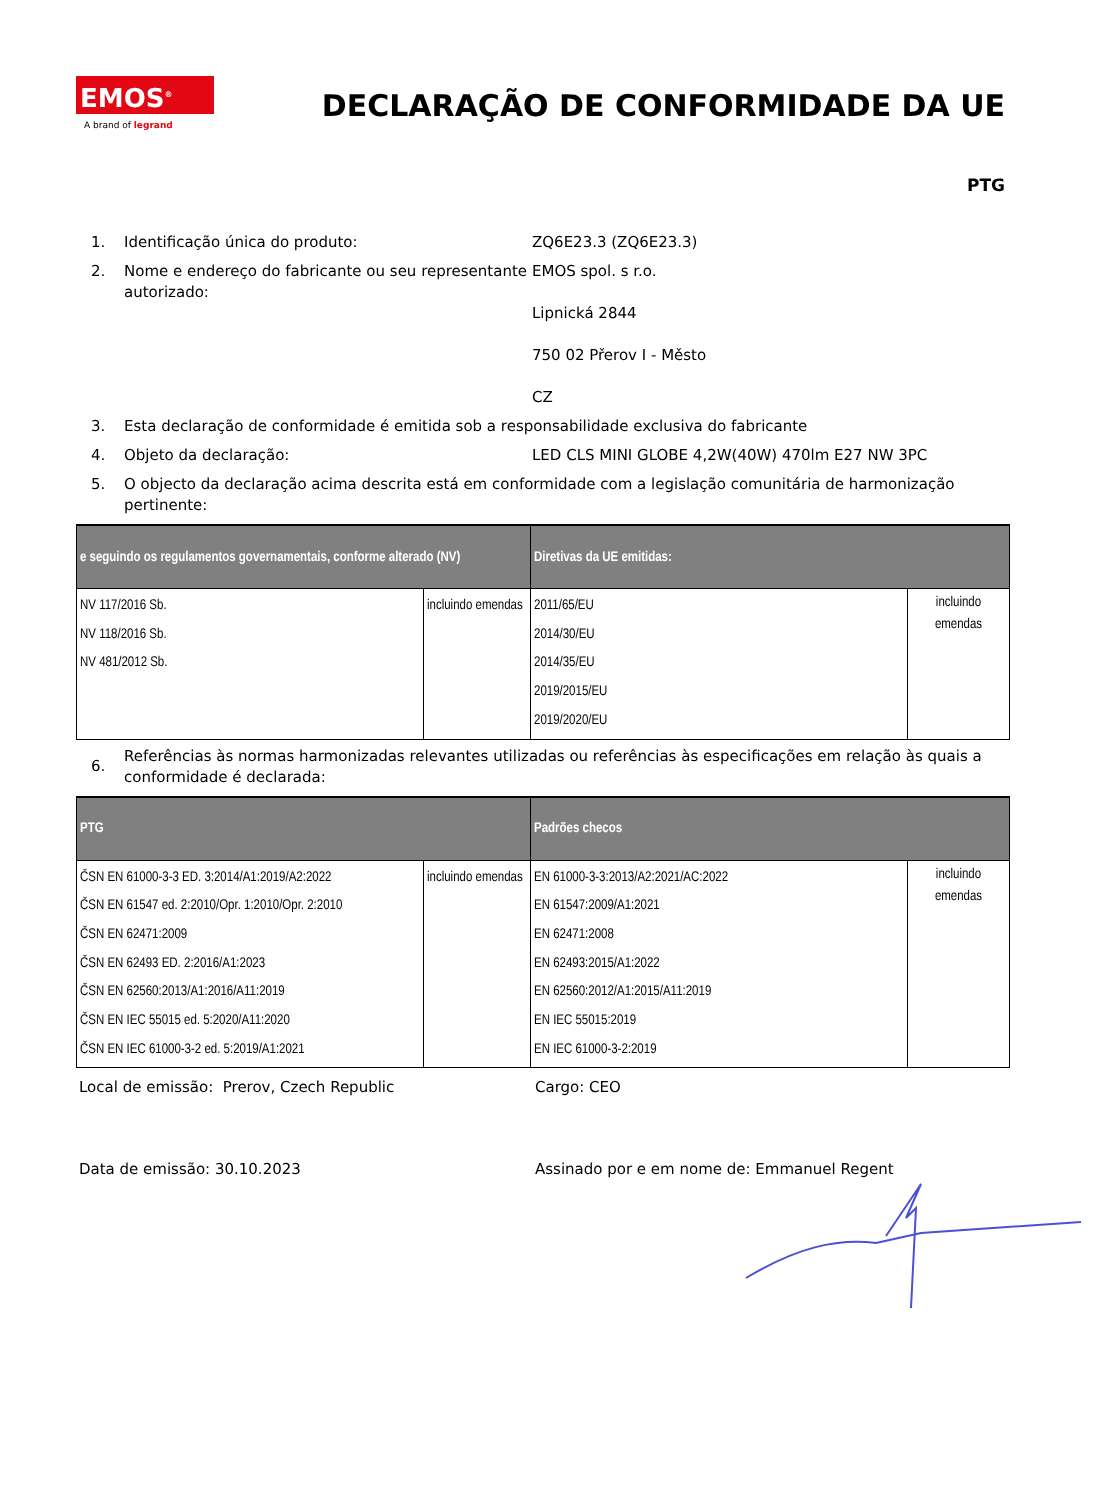EMOS<sup>®</sup>
A brand of legrand
DECLARAÇÃO DE CONFORMIDADE DA UE
PTG
1. Identificação única do produto: ZQ6E23.3 (ZQ6E23.3)
2. Nome e endereço do fabricante ou seu representante autorizado: EMOS spol. s r.o.
Lipnická 2844
750 02 Přerov I - Město
CZ
3. Esta declaração de conformidade é emitida sob a responsabilidade exclusiva do fabricante
4. Objeto da declaração: LED CLS MINI GLOBE 4,2W(40W) 470lm E27 NW 3PC
5. O objecto da declaração acima descrita está em conformidade com a legislação comunitária de harmonização pertinente:
| e seguindo os regulamentos governamentais, conforme alterado (NV) | | Diretivas da UE emitidas: | |
| --- | --- | --- | --- |
| NV 117/2016 Sb. NV 118/2016 Sb. NV 481/2012 Sb. | incluindo emendas | 2011/65/EU 2014/30/EU 2014/35/EU 2019/2015/EU 2019/2020/EU | incluindo emendas |
6. Referências às normas harmonizadas relevantes utilizadas ou referências às especificações em relação às quais a conformidade é declarada:
| PTG | | Padrões checos | |
| --- | --- | --- | --- |
| ČSN EN 61000-3-3 ED. 3:2014/A1:2019/A2:2022 ČSN EN 61547 ed. 2:2010/Opr. 1:2010/Opr. 2:2010 ČSN EN 62471:2009 ČSN EN 62493 ED. 2:2016/A1:2023 ČSN EN 62560:2013/A1:2016/A11:2019 ČSN EN IEC 55015 ed. 5:2020/A11:2020 ČSN EN IEC 61000-3-2 ed. 5:2019/A1:2021 | incluindo emendas | EN 61000-3-3:2013/A2:2021/AC:2022 EN 61547:2009/A1:2021 EN 62471:2008 EN 62493:2015/A1:2022 EN 62560:2012/A1:2015/A11:2019 EN IEC 55015:2019 EN IEC 61000-3-2:2019 | incluindo emendas |
Local de emissão: Prerov, Czech Republic Cargo: CEO
Data de emissão: 30.10.2023 Assinado por e em nome de: Emmanuel Regent